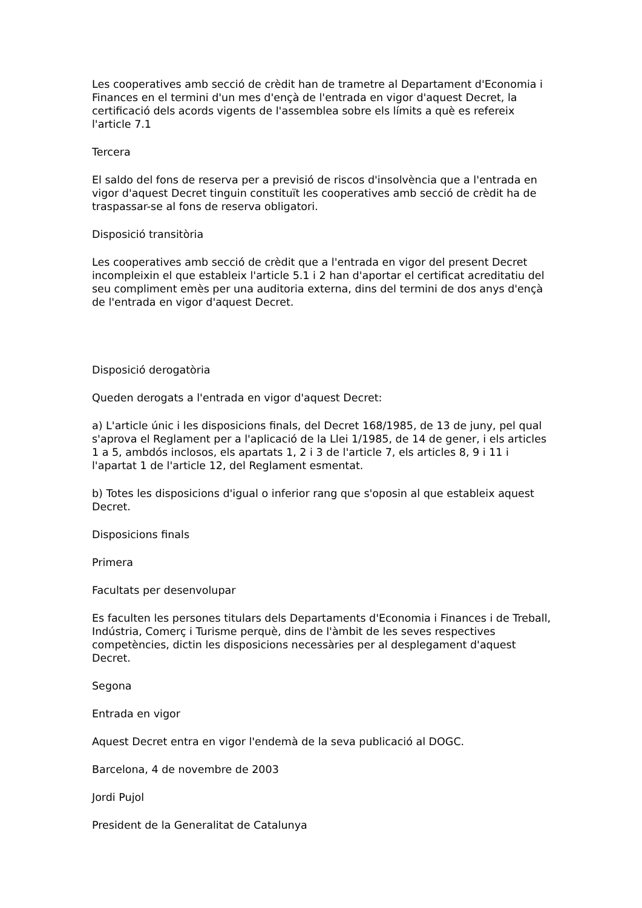Les cooperatives amb secció de crèdit han de trametre al Departament d'Economia i Finances en el termini d'un mes d'ençà de l'entrada en vigor d'aquest Decret, la certificació dels acords vigents de l'assemblea sobre els límits a què es refereix l'article 7.1
Tercera
El saldo del fons de reserva per a previsió de riscos d'insolvència que a l'entrada en vigor d'aquest Decret tinguin constituït les cooperatives amb secció de crèdit ha de traspassar-se al fons de reserva obligatori.
Disposició transitòria
Les cooperatives amb secció de crèdit que a l'entrada en vigor del present Decret incompleixin el que estableix l'article 5.1 i 2 han d'aportar el certificat acreditatiu del seu compliment emès per una auditoria externa, dins del termini de dos anys d'ençà de l'entrada en vigor d'aquest Decret.
Disposició derogatòria
Queden derogats a l'entrada en vigor d'aquest Decret:
a) L'article únic i les disposicions finals, del Decret 168/1985, de 13 de juny, pel qual s'aprova el Reglament per a l'aplicació de la Llei 1/1985, de 14 de gener, i els articles 1 a 5, ambdós inclosos, els apartats 1, 2 i 3 de l'article 7, els articles 8, 9 i 11 i l'apartat 1 de l'article 12, del Reglament esmentat.
b) Totes les disposicions d'igual o inferior rang que s'oposin al que estableix aquest Decret.
Disposicions finals
Primera
Facultats per desenvolupar
Es faculten les persones titulars dels Departaments d'Economia i Finances i de Treball, Indústria, Comerç i Turisme perquè, dins de l'àmbit de les seves respectives competències, dictin les disposicions necessàries per al desplegament d'aquest Decret.
Segona
Entrada en vigor
Aquest Decret entra en vigor l'endemà de la seva publicació al DOGC.
Barcelona, 4 de novembre de 2003
Jordi Pujol
President de la Generalitat de Catalunya